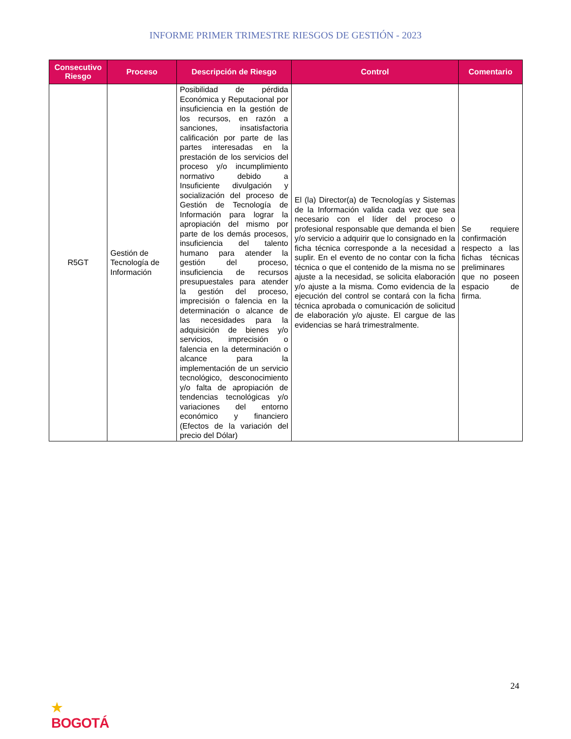INFORME PRIMER TRIMESTRE RIESGOS DE GESTIÓN - 2023
| Consecutivo Riesgo | Proceso | Descripción de Riesgo | Control | Comentario |
| --- | --- | --- | --- | --- |
| R5GT | Gestión de Tecnología de Información | Posibilidad de pérdida Económica y Reputacional por insuficiencia en la gestión de los recursos, en razón a sanciones, insatisfactoria calificación por parte de las partes interesadas en la prestación de los servicios del proceso y/o incumplimiento normativo debido a Insuficiente divulgación y socialización del proceso de Gestión de Tecnología de Información para lograr la apropiación del mismo por parte de los demás procesos, insuficiencia del talento humano para atender la gestión del proceso, insuficiencia de recursos presupuestales para atender la gestión del proceso, imprecisión o falencia en la determinación o alcance de las necesidades para la adquisición de bienes y/o servicios, imprecisión o falencia en la determinación o alcance para la implementación de un servicio tecnológico, desconocimiento y/o falta de apropiación de tendencias tecnológicas y/o variaciones del entorno económico y financiero (Efectos de la variación del precio del Dólar) | El (la) Director(a) de Tecnologías y Sistemas de la Información valida cada vez que sea necesario con el líder del proceso o profesional responsable que demanda el bien y/o servicio a adquirir que lo consignado en la ficha técnica corresponde a la necesidad a suplir. En el evento de no contar con la ficha técnica o que el contenido de la misma no se ajuste a la necesidad, se solicita elaboración y/o ajuste a la misma. Como evidencia de la ejecución del control se contará con la ficha técnica aprobada o comunicación de solicitud de elaboración y/o ajuste. El cargue de las evidencias se hará trimestralmente. | Se requiere confirmación respecto a las fichas técnicas preliminares que no poseen espacio de firma. |
24
★
BOGOTÁ